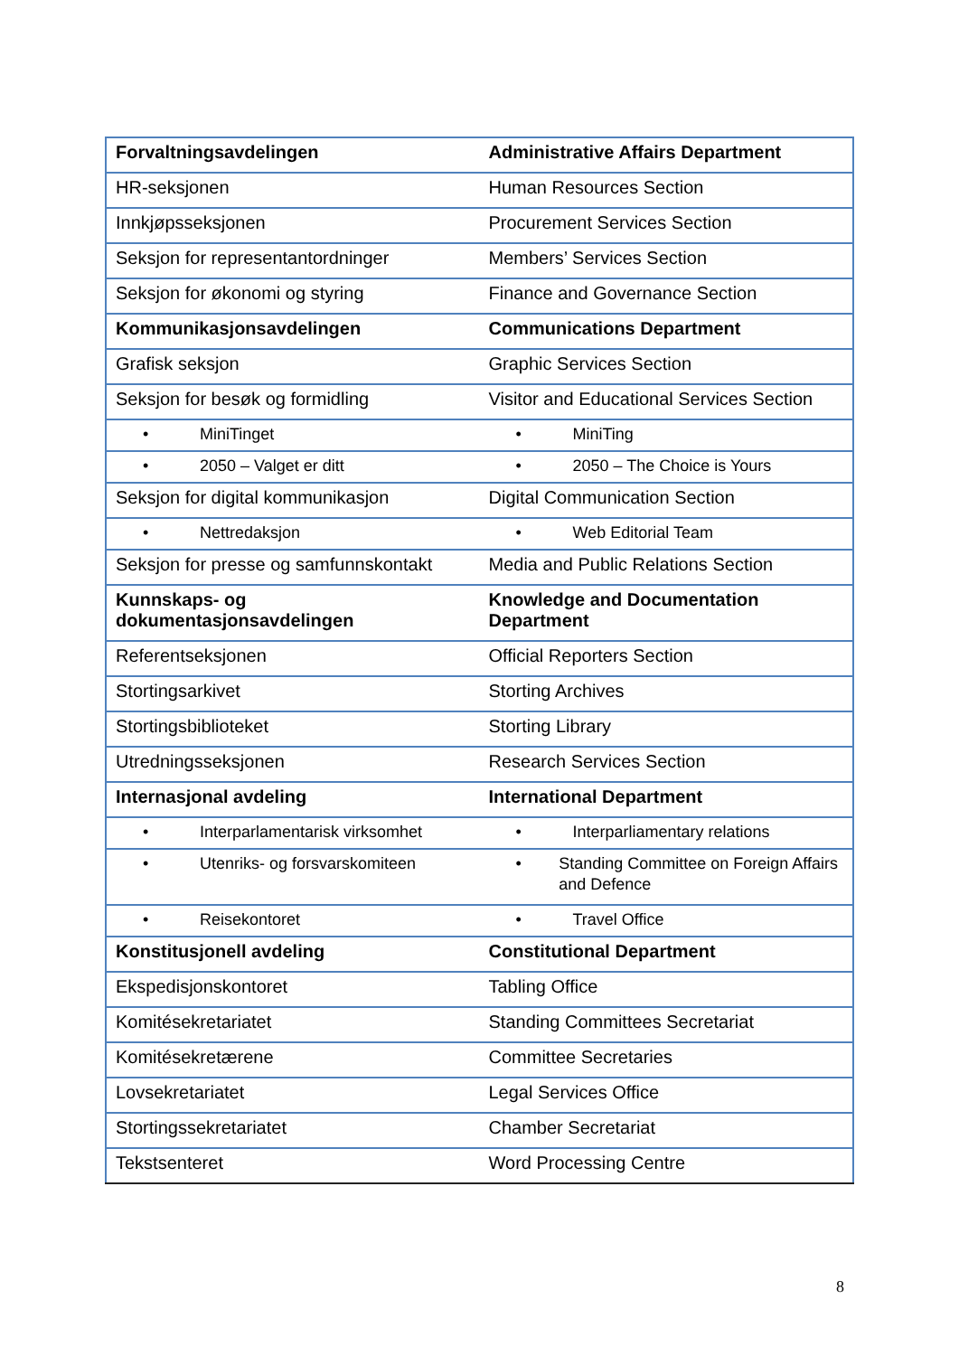| Forvaltningsavdelingen | Administrative Affairs Department |
| HR-seksjonen | Human Resources Section |
| Innkjøpsseksjonen | Procurement Services Section |
| Seksjon for representantordninger | Members’ Services Section |
| Seksjon for økonomi og styring | Finance and Governance Section |
| Kommunikasjonsavdelingen | Communications Department |
| Grafisk seksjon | Graphic Services Section |
| Seksjon for besøk og formidling | Visitor and Educational Services Section |
| • MiniTinget | • MiniTing |
| • 2050 – Valget er ditt | • 2050 – The Choice is Yours |
| Seksjon for digital kommunikasjon | Digital Communication Section |
| • Nettredaksjon | • Web Editorial Team |
| Seksjon for presse og samfunnskontakt | Media and Public Relations Section |
| Kunnskaps- og dokumentasjonsavdelingen | Knowledge and Documentation Department |
| Referentseksjonen | Official Reporters Section |
| Stortingsarkivet | Storting Archives |
| Stortingsbiblioteket | Storting Library |
| Utredningsseksjonen | Research Services Section |
| Internasjonal avdeling | International Department |
| • Interparlamentarisk virksomhet | • Interparliamentary relations |
| • Utenriks- og forsvarskomiteen | • Standing Committee on Foreign Affairs and Defence |
| • Reisekontoret | • Travel Office |
| Konstitusjonell avdeling | Constitutional Department |
| Ekspedisjonskontoret | Tabling Office |
| Komitésekretariatet | Standing Committees Secretariat |
| Komitésekretærene | Committee Secretaries |
| Lovsekretariatet | Legal Services Office |
| Stortingssekretariatet | Chamber Secretariat |
| Tekstsenteret | Word Processing Centre |
8